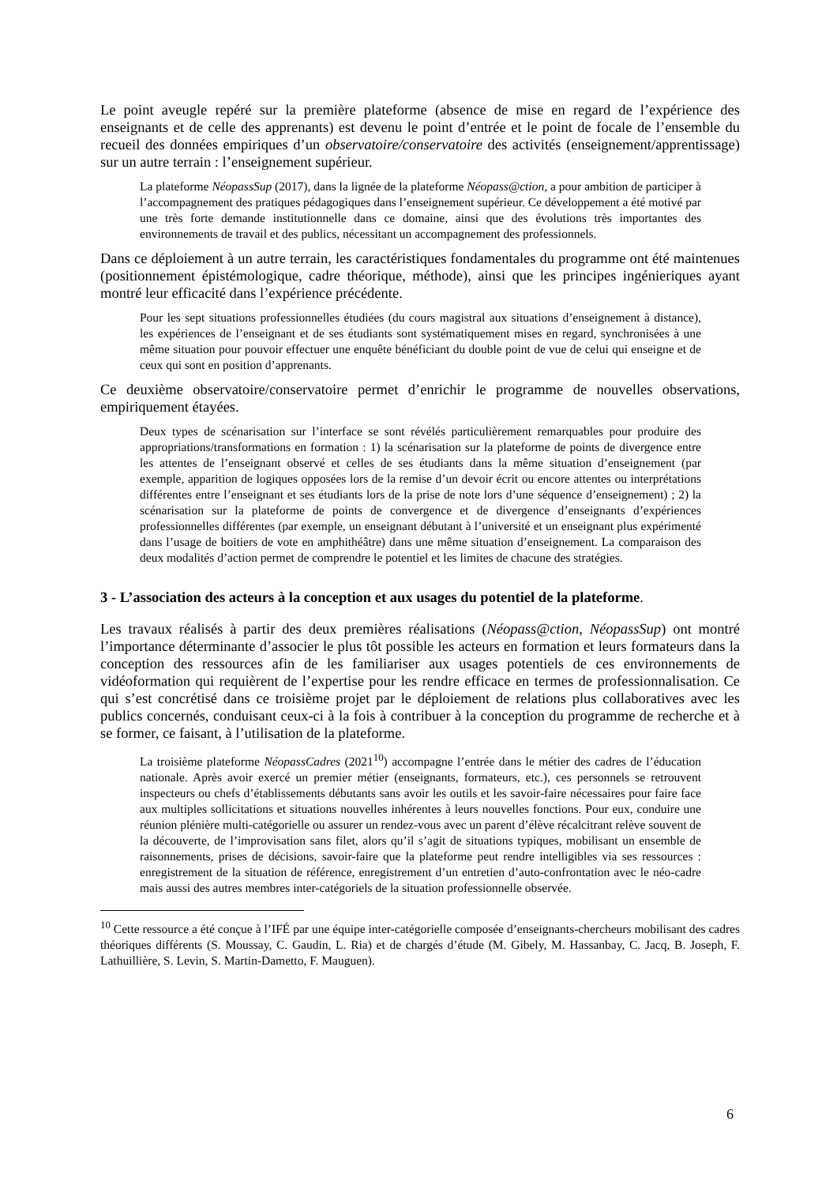Le point aveugle repéré sur la première plateforme (absence de mise en regard de l’expérience des enseignants et de celle des apprenants) est devenu le point d’entrée et le point de focale de l’ensemble du recueil des données empiriques d’un observatoire/conservatoire des activités (enseignement/apprentissage) sur un autre terrain : l’enseignement supérieur.
La plateforme NéopassSup (2017), dans la lignée de la plateforme Néopass@ction, a pour ambition de participer à l’accompagnement des pratiques pédagogiques dans l’enseignement supérieur. Ce développement a été motivé par une très forte demande institutionnelle dans ce domaine, ainsi que des évolutions très importantes des environnements de travail et des publics, nécessitant un accompagnement des professionnels.
Dans ce déploiement à un autre terrain, les caractéristiques fondamentales du programme ont été maintenues (positionnement épistémologique, cadre théorique, méthode), ainsi que les principes ingénieriques ayant montré leur efficacité dans l’expérience précédente.
Pour les sept situations professionnelles étudiées (du cours magistral aux situations d’enseignement à distance), les expériences de l’enseignant et de ses étudiants sont systématiquement mises en regard, synchronisées à une même situation pour pouvoir effectuer une enquête bénéficiant du double point de vue de celui qui enseigne et de ceux qui sont en position d’apprenants.
Ce deuxième observatoire/conservatoire permet d’enrichir le programme de nouvelles observations, empiriquement étayées.
Deux types de scénarisation sur l’interface se sont révélés particulièrement remarquables pour produire des appropriations/transformations en formation : 1) la scénarisation sur la plateforme de points de divergence entre les attentes de l’enseignant observé et celles de ses étudiants dans la même situation d’enseignement (par exemple, apparition de logiques opposées lors de la remise d’un devoir écrit ou encore attentes ou interprétations différentes entre l’enseignant et ses étudiants lors de la prise de note lors d’une séquence d’enseignement) ; 2) la scénarisation sur la plateforme de points de convergence et de divergence d’enseignants d’expériences professionnelles différentes (par exemple, un enseignant débutant à l’université et un enseignant plus expérimenté dans l’usage de boitiers de vote en amphithéâtre) dans une même situation d’enseignement. La comparaison des deux modalités d’action permet de comprendre le potentiel et les limites de chacune des stratégies.
3 - L’association des acteurs à la conception et aux usages du potentiel de la plateforme.
Les travaux réalisés à partir des deux premières réalisations (Néopass@ction, NéopassSup) ont montré l’importance déterminante d’associer le plus tôt possible les acteurs en formation et leurs formateurs dans la conception des ressources afin de les familiariser aux usages potentiels de ces environnements de vidéoformation qui requièrent de l’expertise pour les rendre efficace en termes de professionnalisation. Ce qui s’est concrétisé dans ce troisième projet par le déploiement de relations plus collaboratives avec les publics concernés, conduisant ceux-ci à la fois à contribuer à la conception du programme de recherche et à se former, ce faisant, à l’utilisation de la plateforme.
La troisième plateforme NéopassCadres (2021<sup>10</sup>) accompagne l’entrée dans le métier des cadres de l’éducation nationale. Après avoir exercé un premier métier (enseignants, formateurs, etc.), ces personnels se retrouvent inspecteurs ou chefs d’établissements débutants sans avoir les outils et les savoir-faire nécessaires pour faire face aux multiples sollicitations et situations nouvelles inhérentes à leurs nouvelles fonctions. Pour eux, conduire une réunion plénière multi-catégorielle ou assurer un rendez-vous avec un parent d’élève récalcitrant relève souvent de la découverte, de l’improvisation sans filet, alors qu’il s’agit de situations typiques, mobilisant un ensemble de raisonnements, prises de décisions, savoir-faire que la plateforme peut rendre intelligibles via ses ressources : enregistrement de la situation de référence, enregistrement d’un entretien d’auto-confrontation avec le néo-cadre mais aussi des autres membres inter-catégoriels de la situation professionnelle observée.
<sup>10</sup> Cette ressource a été conçue à l’IFÉ par une équipe inter-catégorielle composée d’enseignants-chercheurs mobilisant des cadres théoriques différents (S. Moussay, C. Gaudin, L. Ria) et de chargés d’étude (M. Gibely, M. Hassanbay, C. Jacq, B. Joseph, F. Lathuillière, S. Levin, S. Martin-Dametto, F. Mauguen).
6